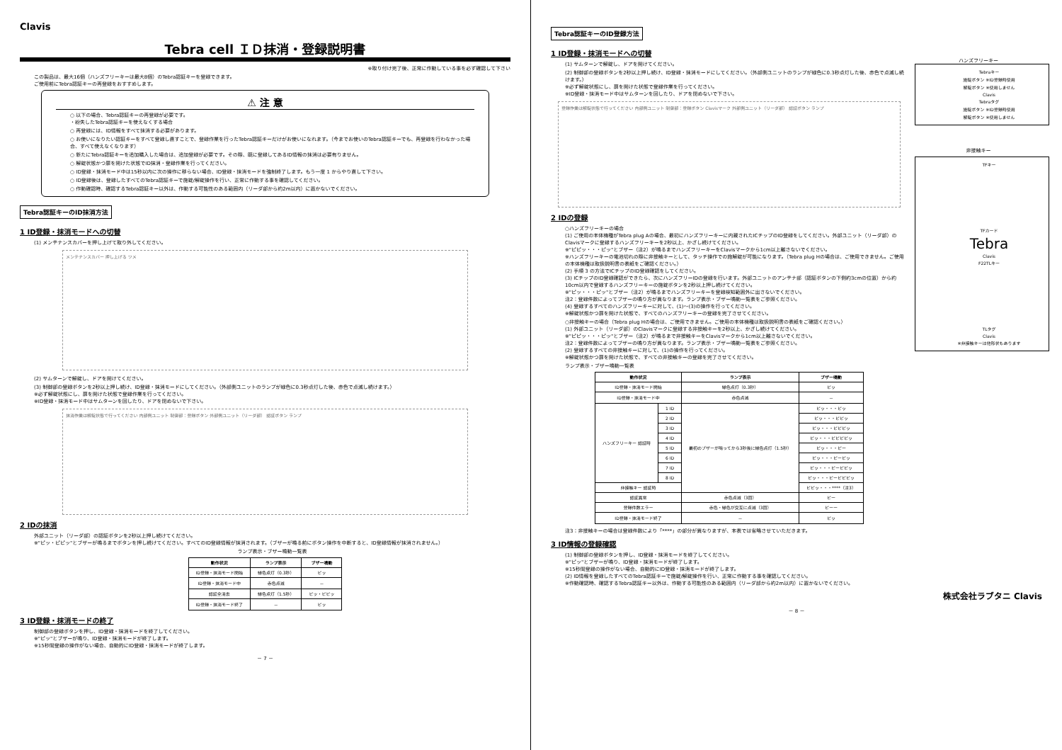Clavis
Tebra cell ＩＤ抹消・登録説明書
※取り付け完了後、正常に作動している事を必ず確認して下さい
この製品は、最大16個（ハンズフリーキーは最大8個）のTebra認証キーを登録できます。
ご使用前にTebra認証キーの再登録をおすすめします。
⚠ 注 意
○ 以下の場合、Tebra認証キーの再登録が必要です。
・紛失したTebra認証キーを使えなくする場合
○ 再登録には、ID情報をすべて抹消する必要があります。
○ お使いになりたい認証キーをすべて登録し直すことで、登録作業を行ったTebra認証キーだけがお使いになれます。（今までお使いのTebra認証キーでも、再登録を行わなかった場合、すべて使えなくなります）
○ 新たにTebra認証キーを追加購入した場合は、追加登録が必要です。その際、既に登録してあるID情報の抹消は必要有りません。
○ 解錠状態かつ扉を開けた状態でID抹消・登録作業を行ってください。
○ ID登録・抹消モード中は15秒以内に次の操作に移らない場合、ID登録・抹消モードを強制終了します。もう一度 1 からやり直して下さい。
○ ID登録後は、登録したすべてのTebra認証キーで施錠/解錠操作を行い、正常に作動する事を確認してください。
○ 作動確認時、確認するTebra認証キー以外は、作動する可能性のある範囲内（リーダ部から約2m以内）に置かないでください。
Tebra認証キーのID抹消方法
1 ID登録・抹消モードへの切替
(1) メンテナンスカバーを押し上げて取り外してください。
メンテナンスカバー 押し上げる ツメ
(2) サムターンで解錠し、ドアを開けてください。
(3) 制御部の登録ボタンを2秒以上押し続け、ID登録・抹消モードにしてください。（外部側ユニットのランプが緑色に0.3秒点灯した後、赤色で点滅し続けます。）
※必ず解錠状態にし、扉を開けた状態で登録作業を行ってください。
※ID登録・抹消モード中はサムターンを回したり、ドアを閉めないで下さい。
抹消作業は解錠状態で行ってください 内部側ユニット 制御部：登録ボタン 外部側ユニット（リーダ部） 認証ボタン ランプ
2 IDの抹消
外部ユニット（リーダ部）の認証ボタンを2秒以上押し続けてください。
※"ピッ・ピピッ"とブザーが鳴るまでボタンを押し続けてください。すべてのID登録情報が抹消されます。（ブザーが鳴る前にボタン操作を中断すると、ID登録情報が抹消されません。）
ランプ表示・ブザー鳴動一覧表
| 動作状況 | ランプ表示 | ブザー鳴動 |
| --- | --- | --- |
| ID登録・抹消モード開始 | 緑色点灯（0.3秒） | ピッ |
| ID登録・抹消モード中 | 赤色点滅 | － |
| 認証全消去 | 緑色点灯（1.5秒） | ピッ・ピピッ |
| ID登録・抹消モード終了 | － | ピッ |
3 ID登録・抹消モードの終了
制御部の登録ボタンを押し、ID登録・抹消モードを終了してください。
※"ピッ"とブザーが鳴り、ID登録・抹消モードが終了します。
※15秒間登録の操作がない場合、自動的にID登録・抹消モードが終了します。
－ 7 －
Tebra認証キーのID登録方法
1 ID登録・抹消モードへの切替
(1) サムターンで解錠し、ドアを開けてください。
(2) 制御部の登録ボタンを2秒以上押し続け、ID登録・抹消モードにしてください。（外部側ユニットのランプが緑色に0.3秒点灯した後、赤色で点滅し続けます。）
※必ず解錠状態にし、扉を開けた状態で登録作業を行ってください。
※ID登録・抹消モード中はサムターンを回したり、ドアを閉めないで下さい。
登録作業は解錠状態で行ってください 内部側ユニット 制御部：登録ボタン Clavisマーク 外部側ユニット（リーダ部） 認証ボタン ランプ
2 IDの登録
○ハンズフリーキーの場合
(1) ご使用の本体機種がTebra plug Aの場合、最初にハンズフリーキーに内蔵されたICチップのID登録をしてください。外部ユニット（リーダ部）のClavisマークに登録するハンズフリーキーを2秒以上、かざし続けてください。
※"ピピッ・・・ピッ"とブザー（注2）が鳴るまでハンズフリーキーをClavisマークから1cm以上離さないでください。
※ハンズフリーキーの電池切れの際に非接触キーとして、タッチ操作での施解錠が可能になります。（Tebra plug Hの場合は、ご使用できません。ご使用の本体機種は取扱説明書の表紙をご確認ください。）
(2) 手順 3 の方法でICチップのID登録確認をしてください。
(3) ICチップのID登録確認ができたら、次にハンズフリーIDの登録を行います。外部ユニットのアンテナ部（認証ボタンの下側約3cmの位置）から約10cm以内で登録するハンズフリーキーの施錠ボタンを2秒以上押し続けてください。
※"ピッ・・・ピッ"とブザー（注2）が鳴るまでハンズフリーキーを登録検知範囲外に出さないでください。
注2：登録件数によってブザーの鳴り方が異なります。ランプ表示・ブザー鳴動一覧表をご参照ください。
(4) 登録するすべてのハンズフリーキーに対して、(1)～(3)の操作を行ってください。
※解錠状態かつ扉を開けた状態で、すべてのハンズフリーキーの登録を完了させてください。
○非接触キーの場合（Tebra plug Hの場合は、ご使用できません。ご使用の本体機種は取扱説明書の表紙をご確認ください。）
(1) 外部ユニット（リーダ部）のClavisマークに登録する非接触キーを2秒以上、かざし続けてください。
※"ピピッ・・・ピッ"とブザー（注2）が鳴るまで非接触キーをClavisマークから1cm以上離さないでください。
注2：登録件数によってブザーの鳴り方が異なります。ランプ表示・ブザー鳴動一覧表をご参照ください。
(2) 登録するすべての非接触キーに対して、(1)の操作を行ってください。
※解錠状態かつ扉を開けた状態で、すべての非接触キーの登録を完了させてください。
ランプ表示・ブザー鳴動一覧表
| 動作状況 | | ランプ表示 | ブザー鳴動 |
| --- | --- | --- | --- |
| ID登録・抹消モード開始 | | 緑色点灯（0.3秒） | ピッ |
| ID登録・抹消モード中 | | 赤色点滅 | － |
| ハンズフリーキー 認証時 | 1 ID | 最初のブザーが鳴ってから3秒後に緑色点灯（1.5秒） | ピッ・・・ピッ |
| | 2 ID | | ピッ・・・ピピッ |
| | 3 ID | | ピッ・・・ピピピッ |
| | 4 ID | | ピッ・・・ピピピピッ |
| | 5 ID | | ピッ・・・ピー |
| | 6 ID | | ピッ・・・ピーピッ |
| | 7 ID | | ピッ・・・ピーピピッ |
| | 8 ID | | ピッ・・・ピーピピピッ |
| 非接触キー 認証時 | | | ピピッ・・・****（注3） |
| 認証異常 | | 赤色点滅（3回） | ピー |
| 登録件数エラー | | 赤色・緑色が交互に点滅（3回） | ピーー |
| ID登録・抹消モード終了 | | － | ピッ |
注3：非接触キーの場合は登録件数により「****」の部分が異なりますが、本表では省略させていただきます。
3 ID情報の登録確認
(1) 制御部の登録ボタンを押し、ID登録・抹消モードを終了してください。
※"ピッ"とブザーが鳴り、ID登録・抹消モードが終了します。
※15秒間登録の操作がない場合、自動的にID登録・抹消モードが終了します。
(2) ID情報を登録したすべてのTebra認証キーで施錠/解錠操作を行い、正常に作動する事を確認してください。
※作動確認時、確認するTebra認証キー以外は、作動する可能性のある範囲内（リーダ部から約2m以内）に置かないでください。
ハンズフリーキー
Tebraキー
施錠ボタン ※ID登録時使用
解錠ボタン ※使用しません
Clavis
Tebraタグ
施錠ボタン ※ID登録時使用
解錠ボタン ※使用しません
非接触キー
TFキー
TFカード
Tebra
Clavis
F22TLキー
TLタグ
Clavis
※非接触キーは他形状もあります
株式会社ラブタニ Clavis
－ 8 －